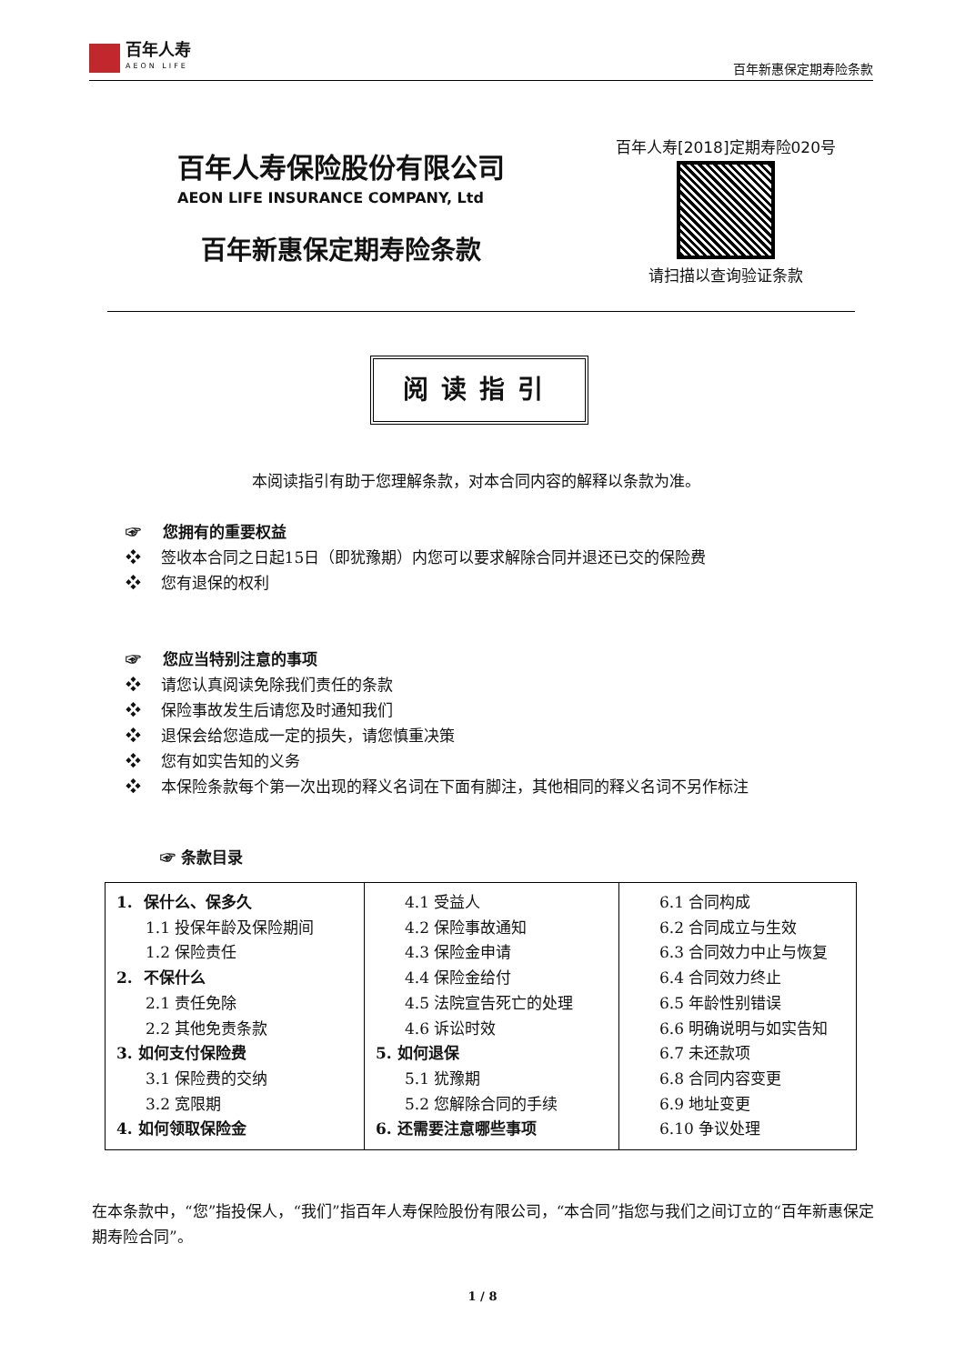百年人寿
AEON LIFE
百年新惠保定期寿险条款
百年人寿保险股份有限公司
AEON LIFE INSURANCE COMPANY, Ltd
百年新惠保定期寿险条款
百年人寿[2018]定期寿险020号
请扫描以查询验证条款
阅读指引
本阅读指引有助于您理解条款，对本合同内容的解释以条款为准。
☞ 您拥有的重要权益
❖ 签收本合同之日起15日（即犹豫期）内您可以要求解除合同并退还已交的保险费
❖ 您有退保的权利
☞ 您应当特别注意的事项
❖ 请您认真阅读免除我们责任的条款
❖ 保险事故发生后请您及时通知我们
❖ 退保会给您造成一定的损失，请您慎重决策
❖ 您有如实告知的义务
❖ 本保险条款每个第一次出现的释义名词在下面有脚注，其他相同的释义名词不另作标注
☞ 条款目录
| 1. 保什么、保多久 1.1 投保年龄及保险期间 1.2 保险责任 2. 不保什么 2.1 责任免除 2.2 其他免责条款 3. 如何支付保险费 3.1 保险费的交纳 3.2 宽限期 4. 如何领取保险金 | 4.1 受益人 4.2 保险事故通知 4.3 保险金申请 4.4 保险金给付 4.5 法院宣告死亡的处理 4.6 诉讼时效 5. 如何退保 5.1 犹豫期 5.2 您解除合同的手续 6. 还需要注意哪些事项 | 6.1 合同构成 6.2 合同成立与生效 6.3 合同效力中止与恢复 6.4 合同效力终止 6.5 年龄性别错误 6.6 明确说明与如实告知 6.7 未还款项 6.8 合同内容变更 6.9 地址变更 6.10 争议处理 |
在本条款中，“您”指投保人，“我们”指百年人寿保险股份有限公司，“本合同”指您与我们之间订立的“百年新惠保定期寿险合同”。
1 / 8